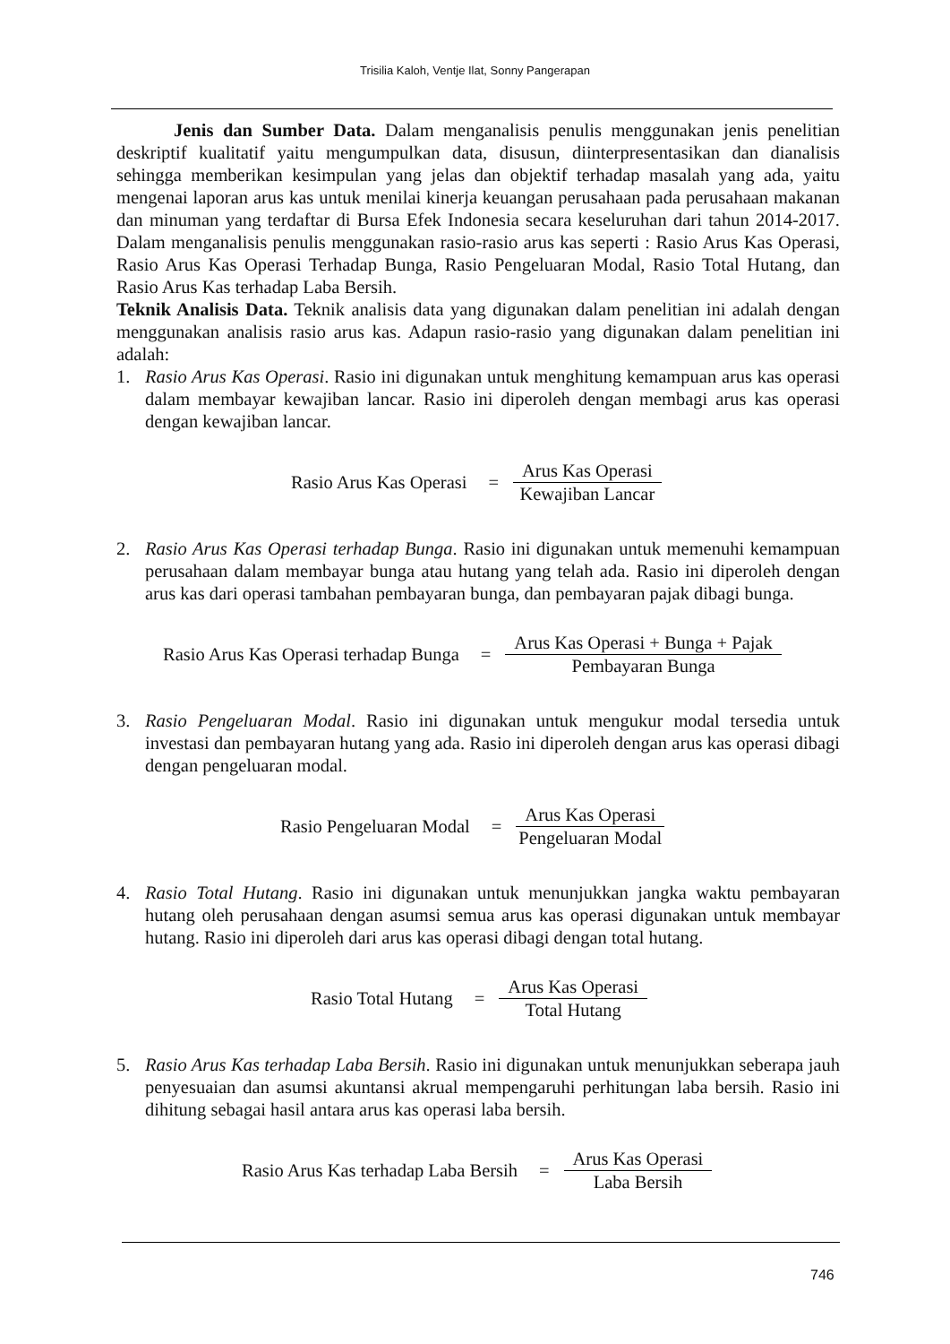Trisilia Kaloh, Ventje Ilat, Sonny Pangerapan
Jenis dan Sumber Data. Dalam menganalisis penulis menggunakan jenis penelitian deskriptif kualitatif yaitu mengumpulkan data, disusun, diinterpresentasikan dan dianalisis sehingga memberikan kesimpulan yang jelas dan objektif terhadap masalah yang ada, yaitu mengenai laporan arus kas untuk menilai kinerja keuangan perusahaan pada perusahaan makanan dan minuman yang terdaftar di Bursa Efek Indonesia secara keseluruhan dari tahun 2014-2017. Dalam menganalisis penulis menggunakan rasio-rasio arus kas seperti : Rasio Arus Kas Operasi, Rasio Arus Kas Operasi Terhadap Bunga, Rasio Pengeluaran Modal, Rasio Total Hutang, dan Rasio Arus Kas terhadap Laba Bersih.
Teknik Analisis Data. Teknik analisis data yang digunakan dalam penelitian ini adalah dengan menggunakan analisis rasio arus kas. Adapun rasio-rasio yang digunakan dalam penelitian ini adalah:
1. Rasio Arus Kas Operasi. Rasio ini digunakan untuk menghitung kemampuan arus kas operasi dalam membayar kewajiban lancar. Rasio ini diperoleh dengan membagi arus kas operasi dengan kewajiban lancar.
Rasio Arus Kas Operasi = Arus Kas Operasi Kewajiban Lancar
2. Rasio Arus Kas Operasi terhadap Bunga. Rasio ini digunakan untuk memenuhi kemampuan perusahaan dalam membayar bunga atau hutang yang telah ada. Rasio ini diperoleh dengan arus kas dari operasi tambahan pembayaran bunga, dan pembayaran pajak dibagi bunga.
Rasio Arus Kas Operasi terhadap Bunga = Arus Kas Operasi + Bunga + Pajak Pembayaran Bunga
3. Rasio Pengeluaran Modal. Rasio ini digunakan untuk mengukur modal tersedia untuk investasi dan pembayaran hutang yang ada. Rasio ini diperoleh dengan arus kas operasi dibagi dengan pengeluaran modal.
Rasio Pengeluaran Modal = Arus Kas Operasi Pengeluaran Modal
4. Rasio Total Hutang. Rasio ini digunakan untuk menunjukkan jangka waktu pembayaran hutang oleh perusahaan dengan asumsi semua arus kas operasi digunakan untuk membayar hutang. Rasio ini diperoleh dari arus kas operasi dibagi dengan total hutang.
Rasio Total Hutang = Arus Kas Operasi Total Hutang
5. Rasio Arus Kas terhadap Laba Bersih. Rasio ini digunakan untuk menunjukkan seberapa jauh penyesuaian dan asumsi akuntansi akrual mempengaruhi perhitungan laba bersih. Rasio ini dihitung sebagai hasil antara arus kas operasi laba bersih.
Rasio Arus Kas terhadap Laba Bersih = Arus Kas Operasi Laba Bersih
746